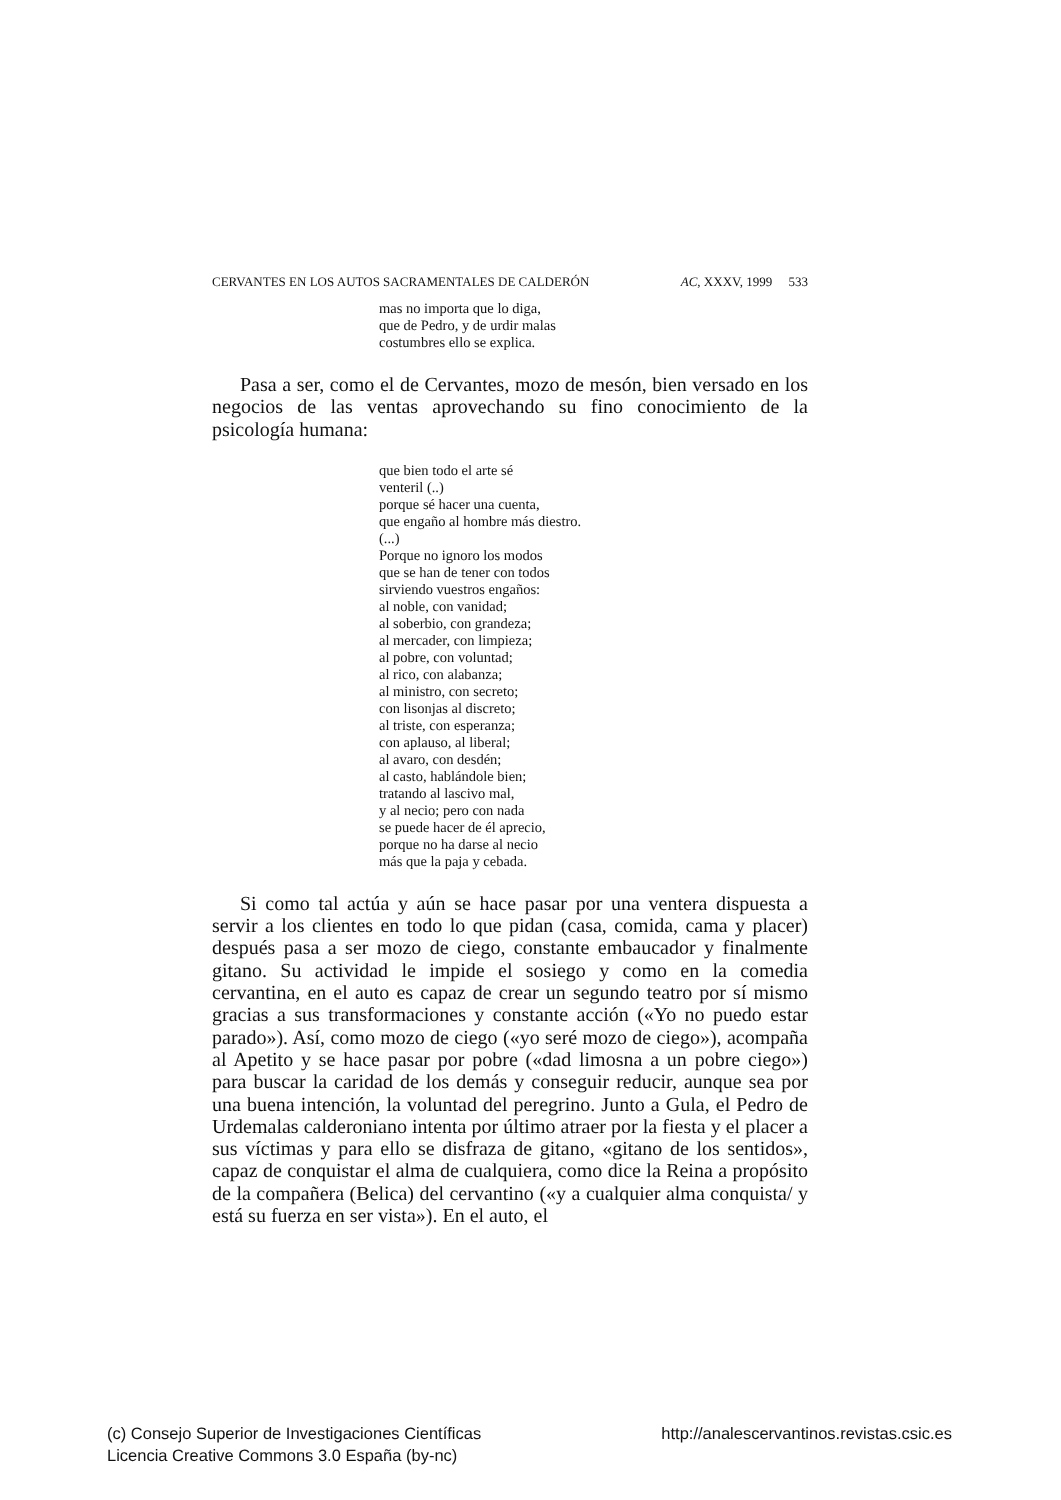CERVANTES EN LOS AUTOS SACRAMENTALES DE CALDERÓN AC, XXXV, 1999 533
mas no importa que lo diga,
que de Pedro, y de urdir malas
costumbres ello se explica.
Pasa a ser, como el de Cervantes, mozo de mesón, bien versado en los negocios de las ventas aprovechando su fino conocimiento de la psicología humana:
que bien todo el arte sé
venteril (..)
porque sé hacer una cuenta,
que engaño al hombre más diestro.
(...)
Porque no ignoro los modos
que se han de tener con todos
sirviendo vuestros engaños:
al noble, con vanidad;
al soberbio, con grandeza;
al mercader, con limpieza;
al pobre, con voluntad;
al rico, con alabanza;
al ministro, con secreto;
con lisonjas al discreto;
al triste, con esperanza;
con aplauso, al liberal;
al avaro, con desdén;
al casto, hablándole bien;
tratando al lascivo mal,
y al necio; pero con nada
se puede hacer de él aprecio,
porque no ha darse al necio
más que la paja y cebada.
Si como tal actúa y aún se hace pasar por una ventera dispuesta a servir a los clientes en todo lo que pidan (casa, comida, cama y placer) después pasa a ser mozo de ciego, constante embaucador y finalmente gitano. Su actividad le impide el sosiego y como en la comedia cervantina, en el auto es capaz de crear un segundo teatro por sí mismo gracias a sus transformaciones y constante acción («Yo no puedo estar parado»). Así, como mozo de ciego («yo seré mozo de ciego»), acompaña al Apetito y se hace pasar por pobre («dad limosna a un pobre ciego») para buscar la caridad de los demás y conseguir reducir, aunque sea por una buena intención, la voluntad del peregrino. Junto a Gula, el Pedro de Urdemalas calderoniano intenta por último atraer por la fiesta y el placer a sus víctimas y para ello se disfraza de gitano, «gitano de los sentidos», capaz de conquistar el alma de cualquiera, como dice la Reina a propósito de la compañera (Belica) del cervantino («y a cualquier alma conquista/ y está su fuerza en ser vista»). En el auto, el
(c) Consejo Superior de Investigaciones Científicas http://analescervantinos.revistas.csic.es
Licencia Creative Commons 3.0 España (by-nc)